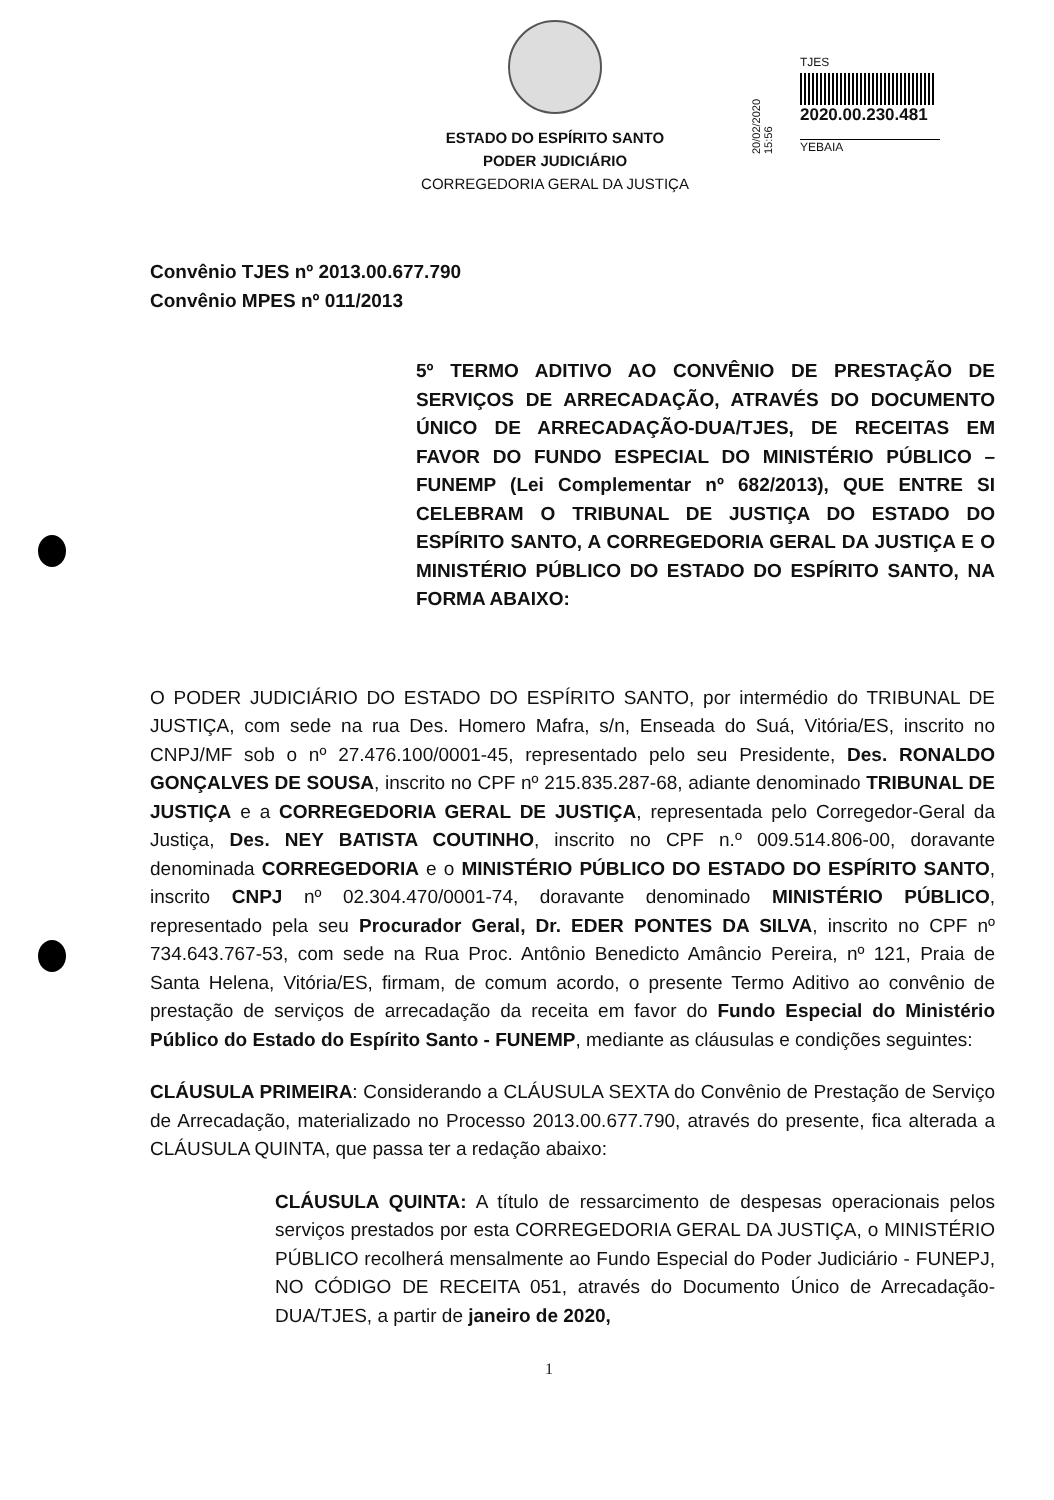ESTADO DO ESPÍRITO SANTO
PODER JUDICIÁRIO
CORREGEDORIA GERAL DA JUSTIÇA
20/02/2020 15:56
TJES
2020.00.230.481
YEBAIA
Convênio TJES nº 2013.00.677.790
Convênio MPES nº 011/2013
5º TERMO ADITIVO AO CONVÊNIO DE PRESTAÇÃO DE SERVIÇOS DE ARRECADAÇÃO, ATRAVÉS DO DOCUMENTO ÚNICO DE ARRECADAÇÃO-DUA/TJES, DE RECEITAS EM FAVOR DO FUNDO ESPECIAL DO MINISTÉRIO PÚBLICO – FUNEMP (Lei Complementar nº 682/2013), QUE ENTRE SI CELEBRAM O TRIBUNAL DE JUSTIÇA DO ESTADO DO ESPÍRITO SANTO, A CORREGEDORIA GERAL DA JUSTIÇA E O MINISTÉRIO PÚBLICO DO ESTADO DO ESPÍRITO SANTO, NA FORMA ABAIXO:
O PODER JUDICIÁRIO DO ESTADO DO ESPÍRITO SANTO, por intermédio do TRIBUNAL DE JUSTIÇA, com sede na rua Des. Homero Mafra, s/n, Enseada do Suá, Vitória/ES, inscrito no CNPJ/MF sob o nº 27.476.100/0001-45, representado pelo seu Presidente, Des. RONALDO GONÇALVES DE SOUSA, inscrito no CPF nº 215.835.287-68, adiante denominado TRIBUNAL DE JUSTIÇA e a CORREGEDORIA GERAL DE JUSTIÇA, representada pelo Corregedor-Geral da Justiça, Des. NEY BATISTA COUTINHO, inscrito no CPF n.º 009.514.806-00, doravante denominada CORREGEDORIA e o MINISTÉRIO PÚBLICO DO ESTADO DO ESPÍRITO SANTO, inscrito CNPJ nº 02.304.470/0001-74, doravante denominado MINISTÉRIO PÚBLICO, representado pela seu Procurador Geral, Dr. EDER PONTES DA SILVA, inscrito no CPF nº 734.643.767-53, com sede na Rua Proc. Antônio Benedicto Amâncio Pereira, nº 121, Praia de Santa Helena, Vitória/ES, firmam, de comum acordo, o presente Termo Aditivo ao convênio de prestação de serviços de arrecadação da receita em favor do Fundo Especial do Ministério Público do Estado do Espírito Santo - FUNEMP, mediante as cláusulas e condições seguintes:
CLÁUSULA PRIMEIRA: Considerando a CLÁUSULA SEXTA do Convênio de Prestação de Serviço de Arrecadação, materializado no Processo 2013.00.677.790, através do presente, fica alterada a CLÁUSULA QUINTA, que passa ter a redação abaixo:
CLÁUSULA QUINTA: A título de ressarcimento de despesas operacionais pelos serviços prestados por esta CORREGEDORIA GERAL DA JUSTIÇA, o MINISTÉRIO PÚBLICO recolherá mensalmente ao Fundo Especial do Poder Judiciário - FUNEPJ, NO CÓDIGO DE RECEITA 051, através do Documento Único de Arrecadação-DUA/TJES, a partir de janeiro de 2020,
1